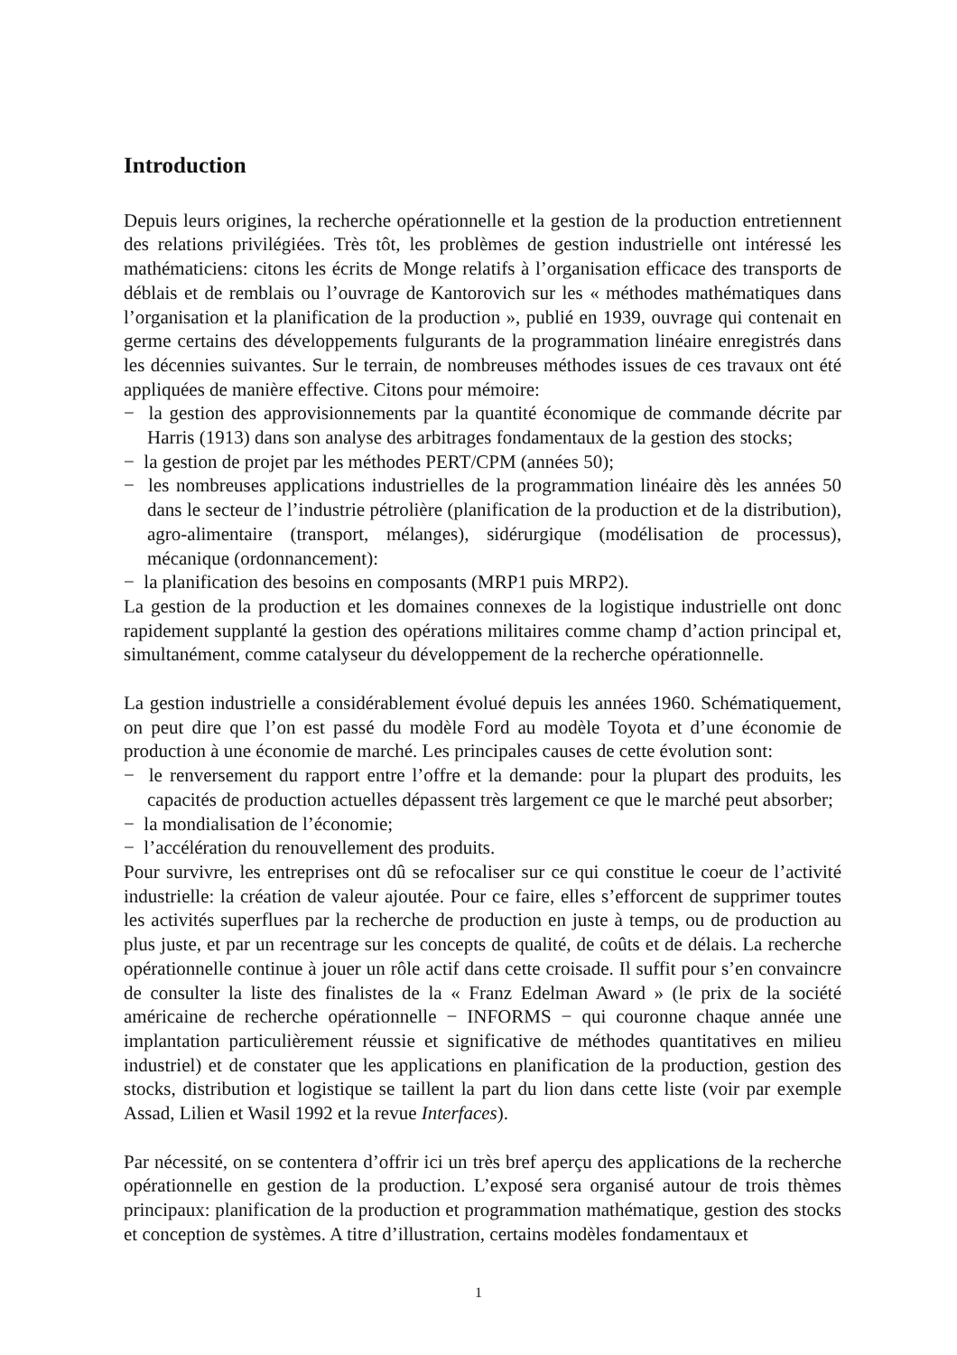Introduction
Depuis leurs origines, la recherche opérationnelle et la gestion de la production entretiennent des relations privilégiées. Très tôt, les problèmes de gestion industrielle ont intéressé les mathématiciens: citons les écrits de Monge relatifs à l’organisation efficace des transports de déblais et de remblais ou l’ouvrage de Kantorovich sur les « méthodes mathématiques dans l’organisation et la planification de la production », publié en 1939, ouvrage qui contenait en germe certains des développements fulgurants de la programmation linéaire enregistrés dans les décennies suivantes. Sur le terrain, de nombreuses méthodes issues de ces travaux ont été appliquées de manière effective. Citons pour mémoire:
− la gestion des approvisionnements par la quantité économique de commande décrite par Harris (1913) dans son analyse des arbitrages fondamentaux de la gestion des stocks;
− la gestion de projet par les méthodes PERT/CPM (années 50);
− les nombreuses applications industrielles de la programmation linéaire dès les années 50 dans le secteur de l’industrie pétrolière (planification de la production et de la distribution), agro-alimentaire (transport, mélanges), sidérurgique (modélisation de processus), mécanique (ordonnancement):
− la planification des besoins en composants (MRP1 puis MRP2).
La gestion de la production et les domaines connexes de la logistique industrielle ont donc rapidement supplanté la gestion des opérations militaires comme champ d’action principal et, simultanément, comme catalyseur du développement de la recherche opérationnelle.
La gestion industrielle a considérablement évolué depuis les années 1960. Schématiquement, on peut dire que l’on est passé du modèle Ford au modèle Toyota et d’une économie de production à une économie de marché. Les principales causes de cette évolution sont:
− le renversement du rapport entre l’offre et la demande: pour la plupart des produits, les capacités de production actuelles dépassent très largement ce que le marché peut absorber;
− la mondialisation de l’économie;
− l’accélération du renouvellement des produits.
Pour survivre, les entreprises ont dû se refocaliser sur ce qui constitue le coeur de l’activité industrielle: la création de valeur ajoutée. Pour ce faire, elles s’efforcent de supprimer toutes les activités superflues par la recherche de production en juste à temps, ou de production au plus juste, et par un recentrage sur les concepts de qualité, de coûts et de délais. La recherche opérationnelle continue à jouer un rôle actif dans cette croisade. Il suffit pour s’en convaincre de consulter la liste des finalistes de la « Franz Edelman Award » (le prix de la société américaine de recherche opérationnelle − INFORMS − qui couronne chaque année une implantation particulièrement réussie et significative de méthodes quantitatives en milieu industriel) et de constater que les applications en planification de la production, gestion des stocks, distribution et logistique se taillent la part du lion dans cette liste (voir par exemple Assad, Lilien et Wasil 1992 et la revue Interfaces).
Par nécessité, on se contentera d’offrir ici un très bref aperçu des applications de la recherche opérationnelle en gestion de la production. L’exposé sera organisé autour de trois thèmes principaux: planification de la production et programmation mathématique, gestion des stocks et conception de systèmes. A titre d’illustration, certains modèles fondamentaux et
1